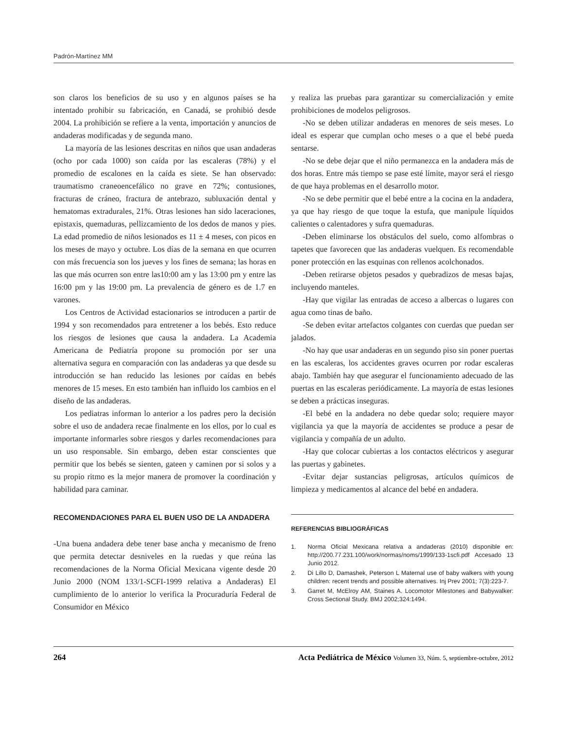Padrón-Martínez MM
son claros los beneficios de su uso y en algunos países se ha intentado prohibir su fabricación, en Canadá, se prohibió desde 2004. La prohibición se refiere a la venta, importación y anuncios de andaderas modificadas y de segunda mano.
La mayoría de las lesiones descritas en niños que usan andaderas (ocho por cada 1000) son caída por las escaleras (78%) y el promedio de escalones en la caída es siete. Se han observado: traumatismo craneoencefálico no grave en 72%; contusiones, fracturas de cráneo, fractura de antebrazo, subluxación dental y hematomas extradurales, 21%. Otras lesiones han sido laceraciones, epistaxis, quemaduras, pellizcamiento de los dedos de manos y pies. La edad promedio de niños lesionados es 11 ± 4 meses, con picos en los meses de mayo y octubre. Los días de la semana en que ocurren con más frecuencia son los jueves y los fines de semana; las horas en las que más ocurren son entre las10:00 am y las 13:00 pm y entre las 16:00 pm y las 19:00 pm. La prevalencia de género es de 1.7 en varones.
Los Centros de Actividad estacionarios se introducen a partir de 1994 y son recomendados para entretener a los bebés. Esto reduce los riesgos de lesiones que causa la andadera. La Academia Americana de Pediatría propone su promoción por ser una alternativa segura en comparación con las andaderas ya que desde su introducción se han reducido las lesiones por caídas en bebés menores de 15 meses. En esto también han influido los cambios en el diseño de las andaderas.
Los pediatras informan lo anterior a los padres pero la decisión sobre el uso de andadera recae finalmente en los ellos, por lo cual es importante informarles sobre riesgos y darles recomendaciones para un uso responsable. Sin embargo, deben estar conscientes que permitir que los bebés se sienten, gateen y caminen por si solos y a su propio ritmo es la mejor manera de promover la coordinación y habilidad para caminar.
RECOMENDACIONES PARA EL BUEN USO DE LA ANDADERA
-Una buena andadera debe tener base ancha y mecanismo de freno que permita detectar desniveles en la ruedas y que reúna las recomendaciones de la Norma Oficial Mexicana vigente desde 20 Junio 2000 (NOM 133/1-SCFI-1999 relativa a Andaderas) El cumplimiento de lo anterior lo verifica la Procuraduría Federal de Consumidor en México
y realiza las pruebas para garantizar su comercialización y emite prohibiciones de modelos peligrosos.
-No se deben utilizar andaderas en menores de seis meses. Lo ideal es esperar que cumplan ocho meses o a que el bebé pueda sentarse.
-No se debe dejar que el niño permanezca en la andadera más de dos horas. Entre más tiempo se pase esté límite, mayor será el riesgo de que haya problemas en el desarrollo motor.
-No se debe permitir que el bebé entre a la cocina en la andadera, ya que hay riesgo de que toque la estufa, que manipule líquidos calientes o calentadores y sufra quemaduras.
-Deben eliminarse los obstáculos del suelo, como alfombras o tapetes que favorecen que las andaderas vuelquen. Es recomendable poner protección en las esquinas con rellenos acolchonados.
-Deben retirarse objetos pesados y quebradizos de mesas bajas, incluyendo manteles.
-Hay que vigilar las entradas de acceso a albercas o lugares con agua como tinas de baño.
-Se deben evitar artefactos colgantes con cuerdas que puedan ser jalados.
-No hay que usar andaderas en un segundo piso sin poner puertas en las escaleras, los accidentes graves ocurren por rodar escaleras abajo. También hay que asegurar el funcionamiento adecuado de las puertas en las escaleras periódicamente. La mayoría de estas lesiones se deben a prácticas inseguras.
-El bebé en la andadera no debe quedar solo; requiere mayor vigilancia ya que la mayoría de accidentes se produce a pesar de vigilancia y compañía de un adulto.
-Hay que colocar cubiertas a los contactos eléctricos y asegurar las puertas y gabinetes.
-Evitar dejar sustancias peligrosas, artículos químicos de limpieza y medicamentos al alcance del bebé en andadera.
REFERENCIAS BIBLIOGRÁFICAS
1. Norma Oficial Mexicana relativa a andaderas (2010) disponible en: http://200.77.231.100/work/normas/noms/1999/133-1scfi.pdf Accesado 13 Junio 2012.
2. Di Lillo D, Damashek, Peterson L Maternal use of baby walkers with young children: recent trends and possible alternatives. Inj Prev 2001; 7(3):223-7.
3. Garret M, McElroy AM, Staines A. Locomotor Milestones and Babywalker: Cross Sectional Study. BMJ 2002;324:1494.
264 Acta Pediátrica de México Volumen 33, Núm. 5, septiembre-octubre, 2012